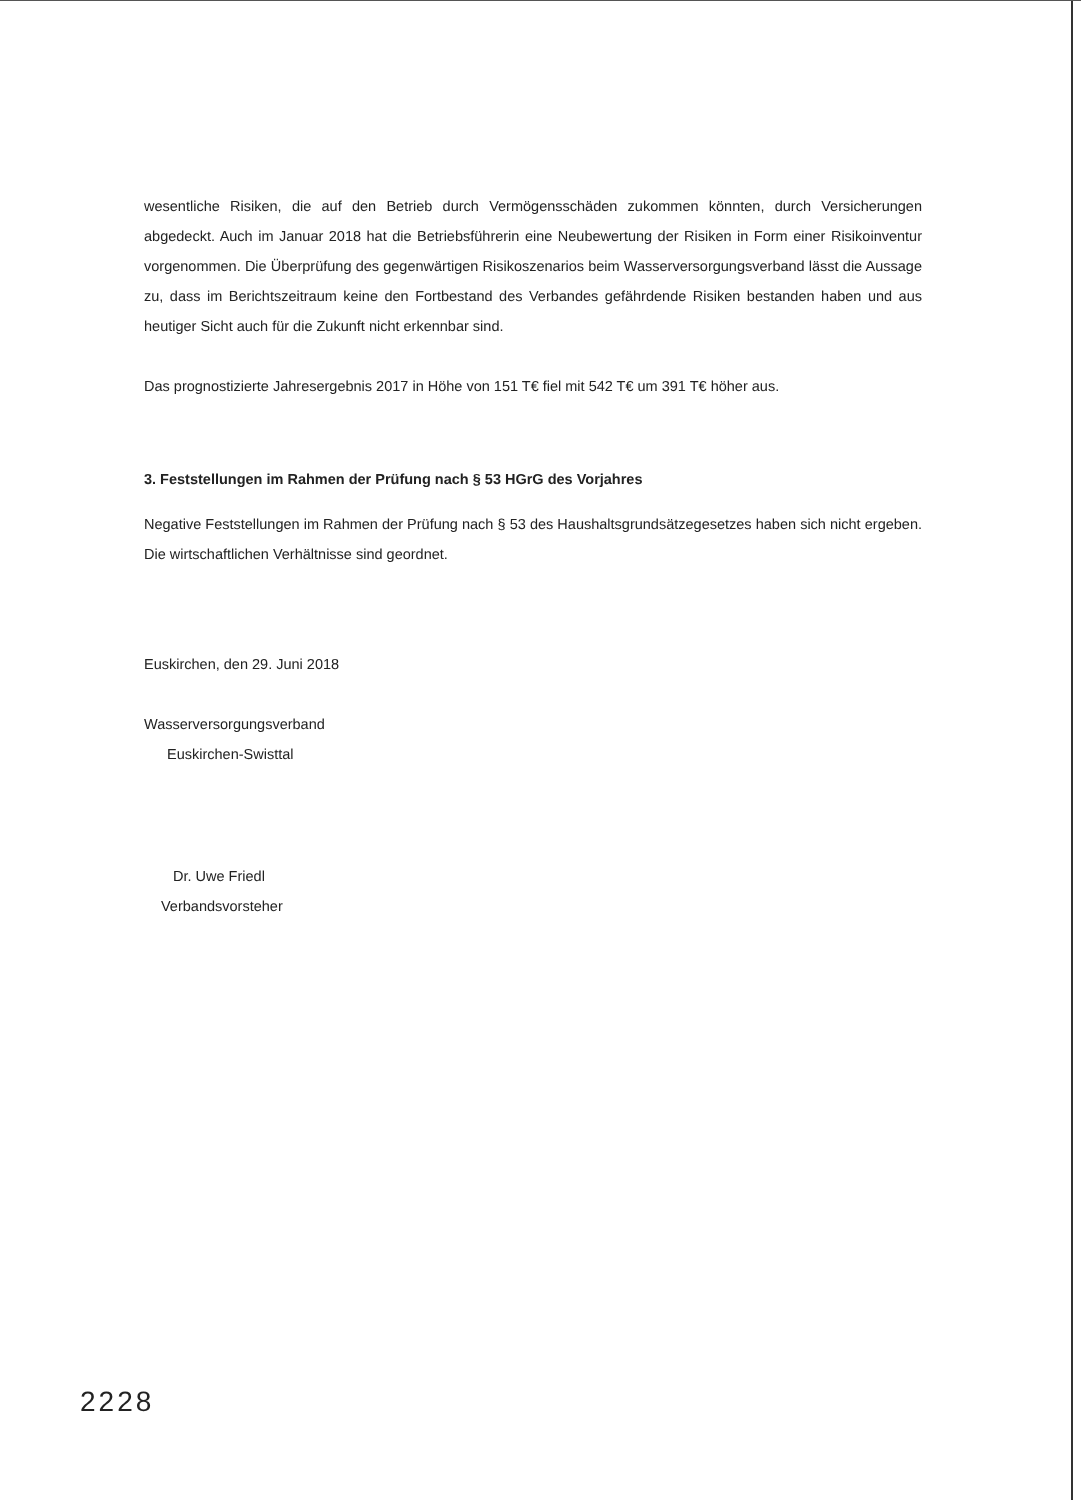wesentliche Risiken, die auf den Betrieb durch Vermögensschäden zukommen könnten, durch Versicherungen abgedeckt. Auch im Januar 2018 hat die Betriebsführerin eine Neubewertung der Risiken in Form einer Risikoinventur vorgenommen. Die Überprüfung des gegenwärtigen Risikoszenarios beim Wasserversorgungsverband lässt die Aussage zu, dass im Berichtszeitraum keine den Fortbestand des Verbandes gefährdende Risiken bestanden haben und aus heutiger Sicht auch für die Zukunft nicht erkennbar sind.
Das prognostizierte Jahresergebnis 2017 in Höhe von 151 T€ fiel mit 542 T€ um 391 T€ höher aus.
3. Feststellungen im Rahmen der Prüfung nach § 53 HGrG des Vorjahres
Negative Feststellungen im Rahmen der Prüfung nach § 53 des Haushaltsgrundsätzegesetzes haben sich nicht ergeben. Die wirtschaftlichen Verhältnisse sind geordnet.
Euskirchen, den 29. Juni 2018
Wasserversorgungsverband
Euskirchen-Swisttal
Dr. Uwe Friedl
Verbandsvorsteher
2228